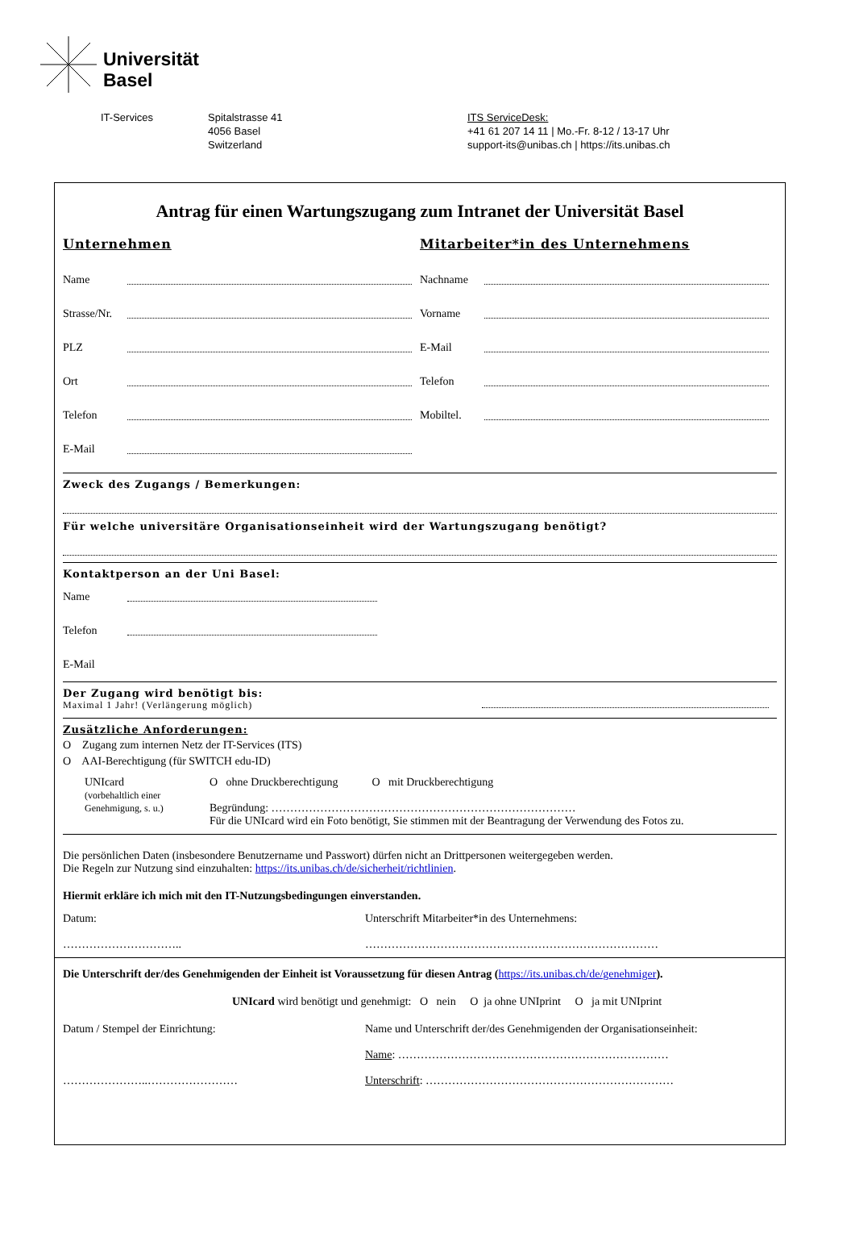Universität
Basel
IT-Services Spitalstrasse 41
4056 Basel
Switzerland
ITS ServiceDesk:
+41 61 207 14 11 | Mo.-Fr. 8-12 / 13-17 Uhr
support-its@unibas.ch | https://its.unibas.ch
Antrag für einen Wartungszugang zum Intranet der Universität Basel
Unternehmen
Name
Strasse/Nr.
PLZ
Ort
Telefon
E-Mail
Mitarbeiter*in des Unternehmens
Nachname
Vorname
E-Mail
Telefon
Mobiltel.
Zweck des Zugangs / Bemerkungen:
Für welche universitäre Organisationseinheit wird der Wartungszugang benötigt?
Kontaktperson an der Uni Basel:
Name
Telefon
E-Mail
Der Zugang wird benötigt bis:
Maximal 1 Jahr! (Verlängerung möglich)
Zusätzliche Anforderungen:
O Zugang zum internen Netz der IT-Services (ITS)
O AAI-Berechtigung (für SWITCH edu-ID)
UNIcard
(vorbehaltlich einer Genehmigung, s. u.)
O ohne Druckberechtigung O mit Druckberechtigung
Begründung: ………………………………………………………………………
Für die UNIcard wird ein Foto benötigt, Sie stimmen mit der Beantragung der Verwendung des Fotos zu.
Die persönlichen Daten (insbesondere Benutzername und Passwort) dürfen nicht an Drittpersonen weitergegeben werden.
Die Regeln zur Nutzung sind einzuhalten: https://its.unibas.ch/de/sicherheit/richtlinien.
Hiermit erkläre ich mich mit den IT-Nutzungsbedingungen einverstanden.
Datum:
…………………………..
Unterschrift Mitarbeiter*in des Unternehmens:
……………………………………………………………………
Die Unterschrift der/des Genehmigenden der Einheit ist Voraussetzung für diesen Antrag (https://its.unibas.ch/de/genehmiger).
UNIcard wird benötigt und genehmigt: O nein O ja ohne UNIprint O ja mit UNIprint
Datum / Stempel der Einrichtung:
…………………..……………………
Name und Unterschrift der/des Genehmigenden der Organisationseinheit:
Name: ………………………………………………………………
Unterschrift: …………………………………………………………